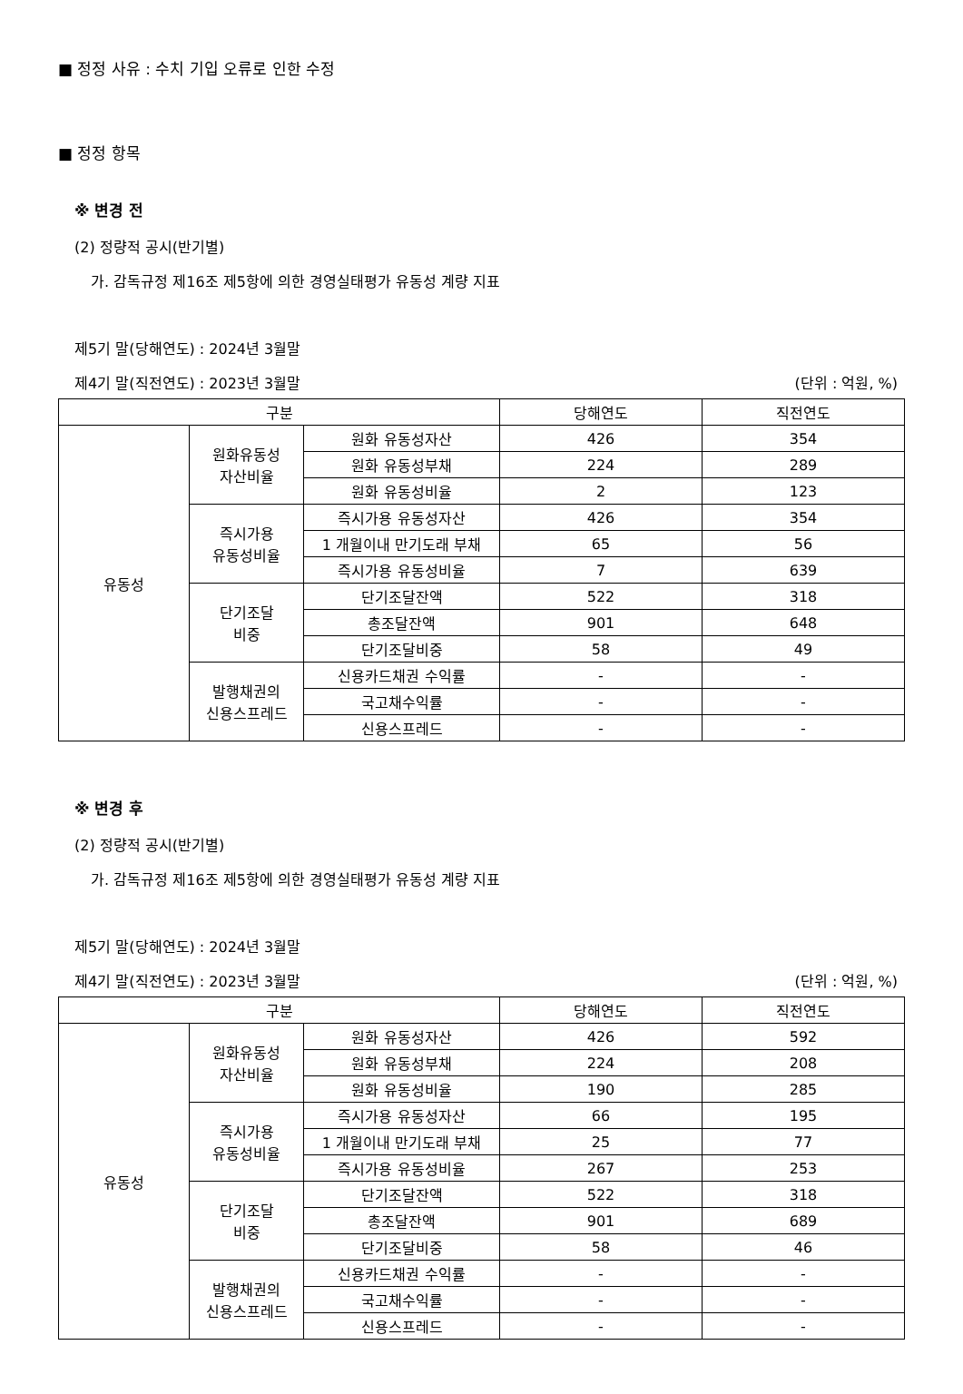■ 정정 사유 : 수치 기입 오류로 인한 수정
■ 정정 항목
※ 변경 전
(2) 정량적 공시(반기별)
가. 감독규정 제16조 제5항에 의한 경영실태평가 유동성 계량 지표
제5기 말(당해연도) : 2024년 3월말
제4기 말(직전연도) : 2023년 3월말 (단위 : 억원, %)
| 구분 | | | 당해연도 | 직전연도 |
| --- | --- | --- | --- | --- |
| 유동성 | 원화유동성 자산비율 | 원화 유동성자산 | 426 | 354 |
| | | 원화 유동성부채 | 224 | 289 |
| | | 원화 유동성비율 | 2 | 123 |
| | 즉시가용 유동성비율 | 즉시가용 유동성자산 | 426 | 354 |
| | | 1 개월이내 만기도래 부채 | 65 | 56 |
| | | 즉시가용 유동성비율 | 7 | 639 |
| | 단기조달 비중 | 단기조달잔액 | 522 | 318 |
| | | 총조달잔액 | 901 | 648 |
| | | 단기조달비중 | 58 | 49 |
| | 발행채권의 신용스프레드 | 신용카드채권 수익률 | - | - |
| | | 국고채수익률 | - | - |
| | | 신용스프레드 | - | - |
※ 변경 후
(2) 정량적 공시(반기별)
가. 감독규정 제16조 제5항에 의한 경영실태평가 유동성 계량 지표
제5기 말(당해연도) : 2024년 3월말
제4기 말(직전연도) : 2023년 3월말 (단위 : 억원, %)
| 구분 | | | 당해연도 | 직전연도 |
| --- | --- | --- | --- | --- |
| 유동성 | 원화유동성 자산비율 | 원화 유동성자산 | 426 | 592 |
| | | 원화 유동성부채 | 224 | 208 |
| | | 원화 유동성비율 | 190 | 285 |
| | 즉시가용 유동성비율 | 즉시가용 유동성자산 | 66 | 195 |
| | | 1 개월이내 만기도래 부채 | 25 | 77 |
| | | 즉시가용 유동성비율 | 267 | 253 |
| | 단기조달 비중 | 단기조달잔액 | 522 | 318 |
| | | 총조달잔액 | 901 | 689 |
| | | 단기조달비중 | 58 | 46 |
| | 발행채권의 신용스프레드 | 신용카드채권 수익률 | - | - |
| | | 국고채수익률 | - | - |
| | | 신용스프레드 | - | - |